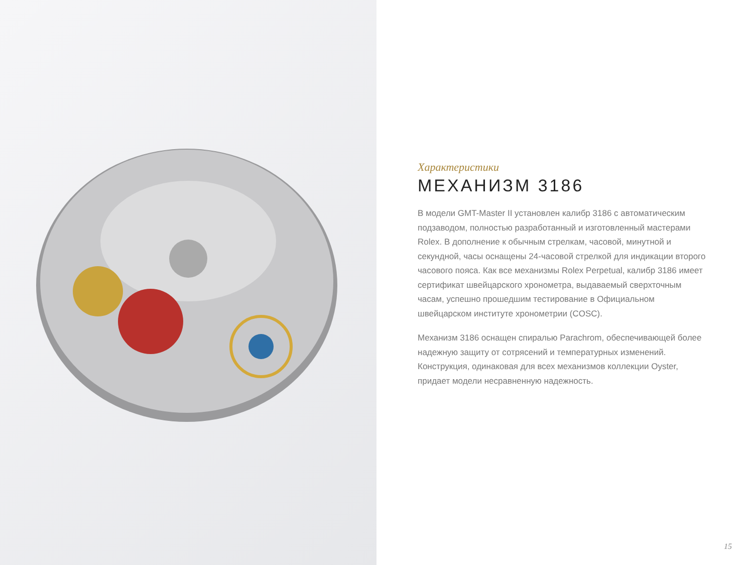Характеристики
МЕХАНИЗМ 3186
В модели GMT-Master II установлен калибр 3186 с автоматическим подзаводом, полностью разработанный и изготовленный мастерами Rolex. В дополнение к обычным стрелкам, часовой, минутной и секундной, часы оснащены 24-часовой стрелкой для индикации второго часового пояса. Как все механизмы Rolex Perpetual, калибр 3186 имеет сертификат швейцарского хронометра, выдаваемый сверхточным часам, успешно прошедшим тестирование в Официальном швейцарском институте хронометрии (COSC).
Механизм 3186 оснащен спиралью Parachrom, обеспечивающей более надежную защиту от сотрясений и температурных изменений. Конструкция, одинаковая для всех механизмов коллекции Oyster, придает модели несравненную надежность.
15